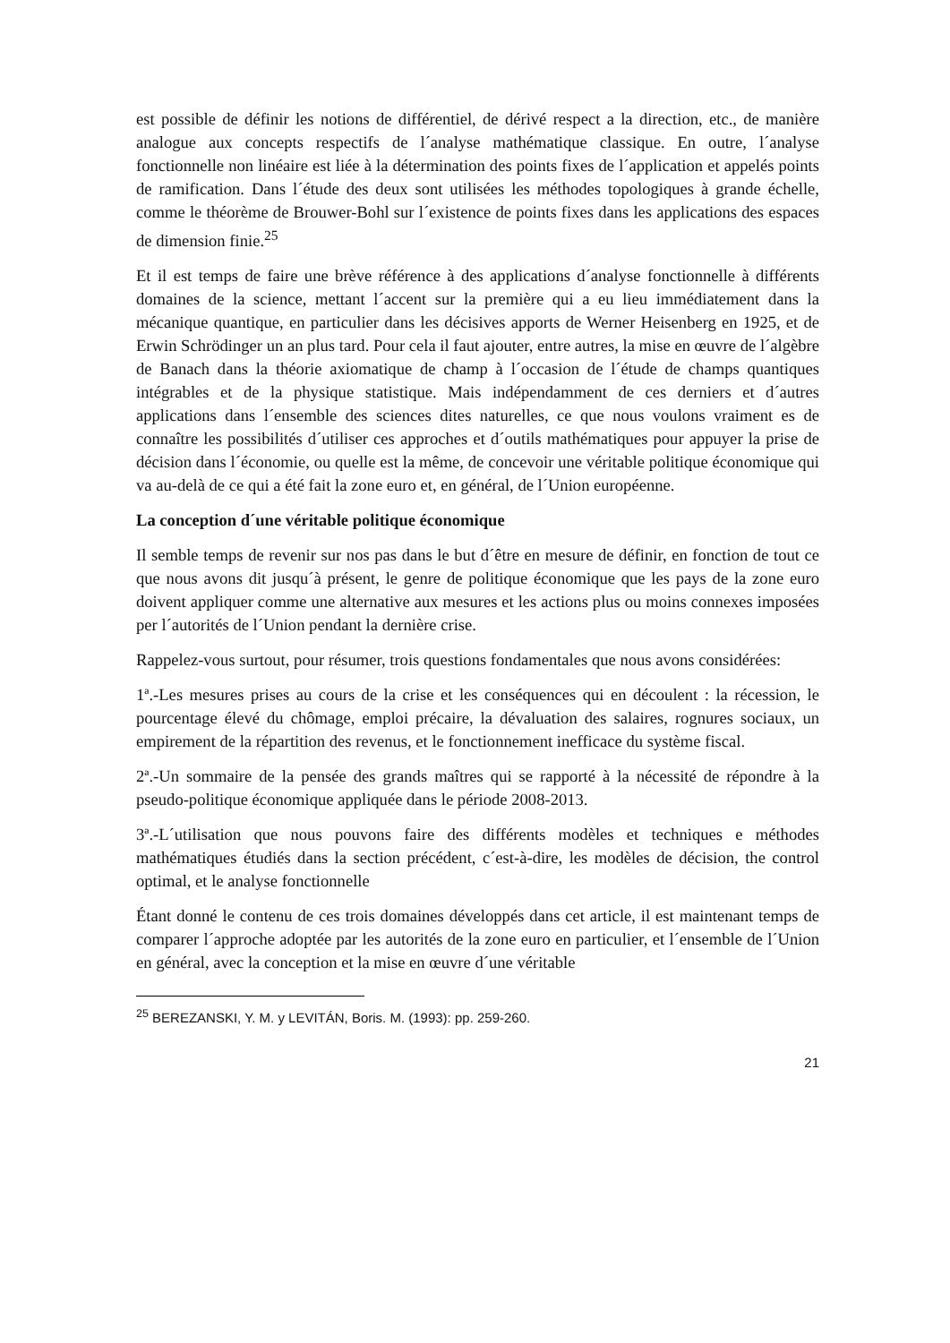est possible de définir les notions de différentiel, de dérivé respect a la direction, etc., de manière analogue aux concepts respectifs de l´analyse mathématique classique. En outre, l´analyse fonctionnelle non linéaire est liée à la détermination des points fixes de l´application et appelés points de ramification. Dans l´étude des deux sont utilisées les méthodes topologiques à grande échelle, comme le théorème de Brouwer-Bohl sur l´existence de points fixes dans les applications des espaces de dimension finie.<sup>25</sup>
Et il est temps de faire une brève référence à des applications d´analyse fonctionnelle à différents domaines de la science, mettant l´accent sur la première qui a eu lieu immédiatement dans la mécanique quantique, en particulier dans les décisives apports de Werner Heisenberg en 1925, et de Erwin Schrödinger un an plus tard. Pour cela il faut ajouter, entre autres, la mise en œuvre de l´algèbre de Banach dans la théorie axiomatique de champ à l´occasion de l´étude de champs quantiques intégrables et de la physique statistique. Mais indépendamment de ces derniers et d´autres applications dans l´ensemble des sciences dites naturelles, ce que nous voulons vraiment es de connaître les possibilités d´utiliser ces approches et d´outils mathématiques pour appuyer la prise de décision dans l´économie, ou quelle est la même, de concevoir une véritable politique économique qui va au-delà de ce qui a été fait la zone euro et, en général, de l´Union européenne.
La conception d´une véritable politique économique
Il semble temps de revenir sur nos pas dans le but d´être en mesure de définir, en fonction de tout ce que nous avons dit jusqu´à présent, le genre de politique économique que les pays de la zone euro doivent appliquer comme une alternative aux mesures et les actions plus ou moins connexes imposées per l´autorités de l´Union pendant la dernière crise.
Rappelez-vous surtout, pour résumer, trois questions fondamentales que nous avons considérées:
1ª.-Les mesures prises au cours de la crise et les conséquences qui en découlent : la récession, le pourcentage élevé du chômage, emploi précaire, la dévaluation des salaires, rognures sociaux, un empirement de la répartition des revenus, et le fonctionnement inefficace du système fiscal.
2ª.-Un sommaire de la pensée des grands maîtres qui se rapporté à la nécessité de répondre à la pseudo-politique économique appliquée dans le période 2008-2013.
3ª.-L´utilisation que nous pouvons faire des différents modèles et techniques e méthodes mathématiques étudiés dans la section précédent, c´est-à-dire, les modèles de décision, the control optimal, et le analyse fonctionnelle
Étant donné le contenu de ces trois domaines développés dans cet article, il est maintenant temps de comparer l´approche adoptée par les autorités de la zone euro en particulier, et l´ensemble de l´Union en général, avec la conception et la mise en œuvre d´une véritable
<sup>25</sup> BEREZANSKI, Y. M. y LEVITÁN, Boris. M. (1993): pp. 259-260.
21